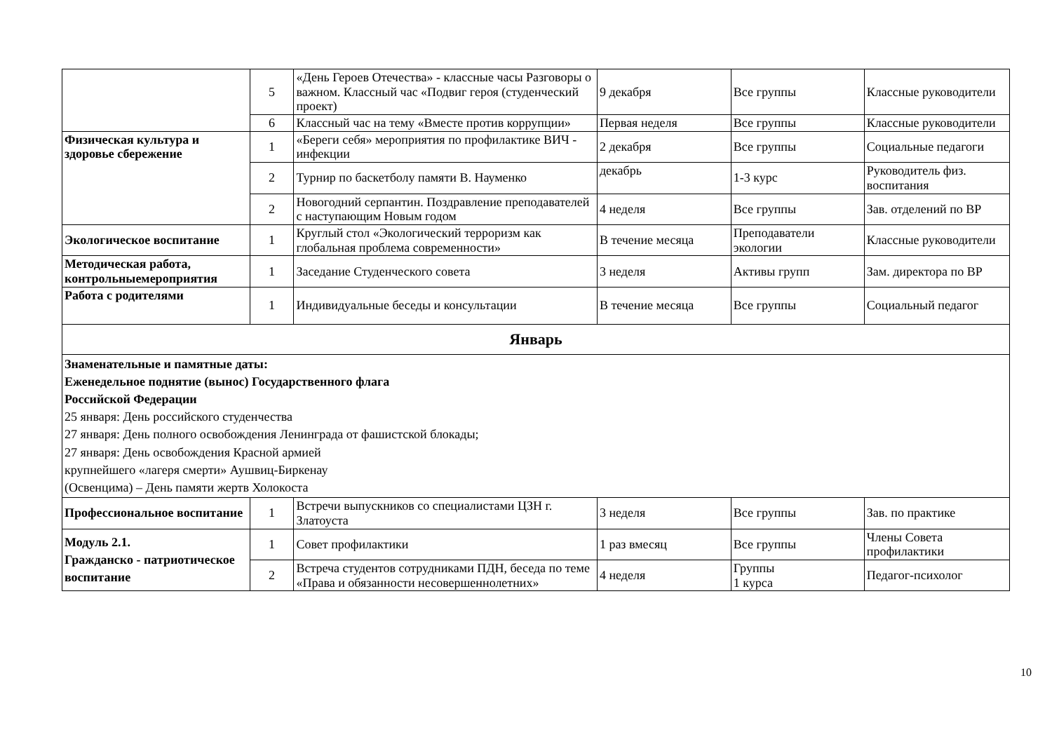| | 5 | «День Героев Отечества» - классные часы Разговоры о важном. Классный час «Подвиг героя (студенческий проект) | 9 декабря | Все группы | Классные руководители |
| | 6 | Классный час на тему «Вместе против коррупции» | Первая неделя | Все группы | Классные руководители |
| Физическая культура и здоровье сбережение | 1 | «Береги себя» мероприятия по профилактике ВИЧ - инфекции | 2 декабря | Все группы | Социальные педагоги |
| | 2 | Турнир по баскетболу памяти В. Науменко | декабрь | 1-3 курс | Руководитель физ. воспитания |
| | 2 | Новогодний серпантин. Поздравление преподавателей с наступающим Новым годом | 4 неделя | Все группы | Зав. отделений по ВР |
| Экологическое воспитание | 1 | Круглый стол «Экологический терроризм как глобальная проблема современности» | В течение месяца | Преподаватели экологии | Классные руководители |
| Методическая работа, контрольныемероприятия | 1 | Заседание Студенческого совета | 3 неделя | Активы групп | Зам. директора по ВР |
| Работа с родителями | 1 | Индивидуальные беседы и консультации | В течение месяца | Все группы | Социальный педагог |
| Январь | | | | | |
| Знаменательные и памятные даты: Еженедельное поднятие (вынос) Государственного флага Российской Федерации 25 января: День российского студенчества 27 января: День полного освобождения Ленинграда от фашистской блокады; 27 января: День освобождения Красной армией крупнейшего «лагеря смерти» Аушвиц-Биркенау (Освенцима) – День памяти жертв Холокоста | | | | | |
| Профессиональное воспитание | 1 | Встречи выпускников со специалистами ЦЗН г. Златоуста | 3 неделя | Все группы | Зав. по практике |
| Модуль 2.1. Гражданско - патриотическое воспитание | 1 | Совет профилактики | 1 раз вмесяц | Все группы | Члены Совета профилактики |
| | 2 | Встреча студентов сотрудниками ПДН, беседа по теме «Права и обязанности несовершеннолетних» | 4 неделя | Группы 1 курса | Педагог-психолог |
10